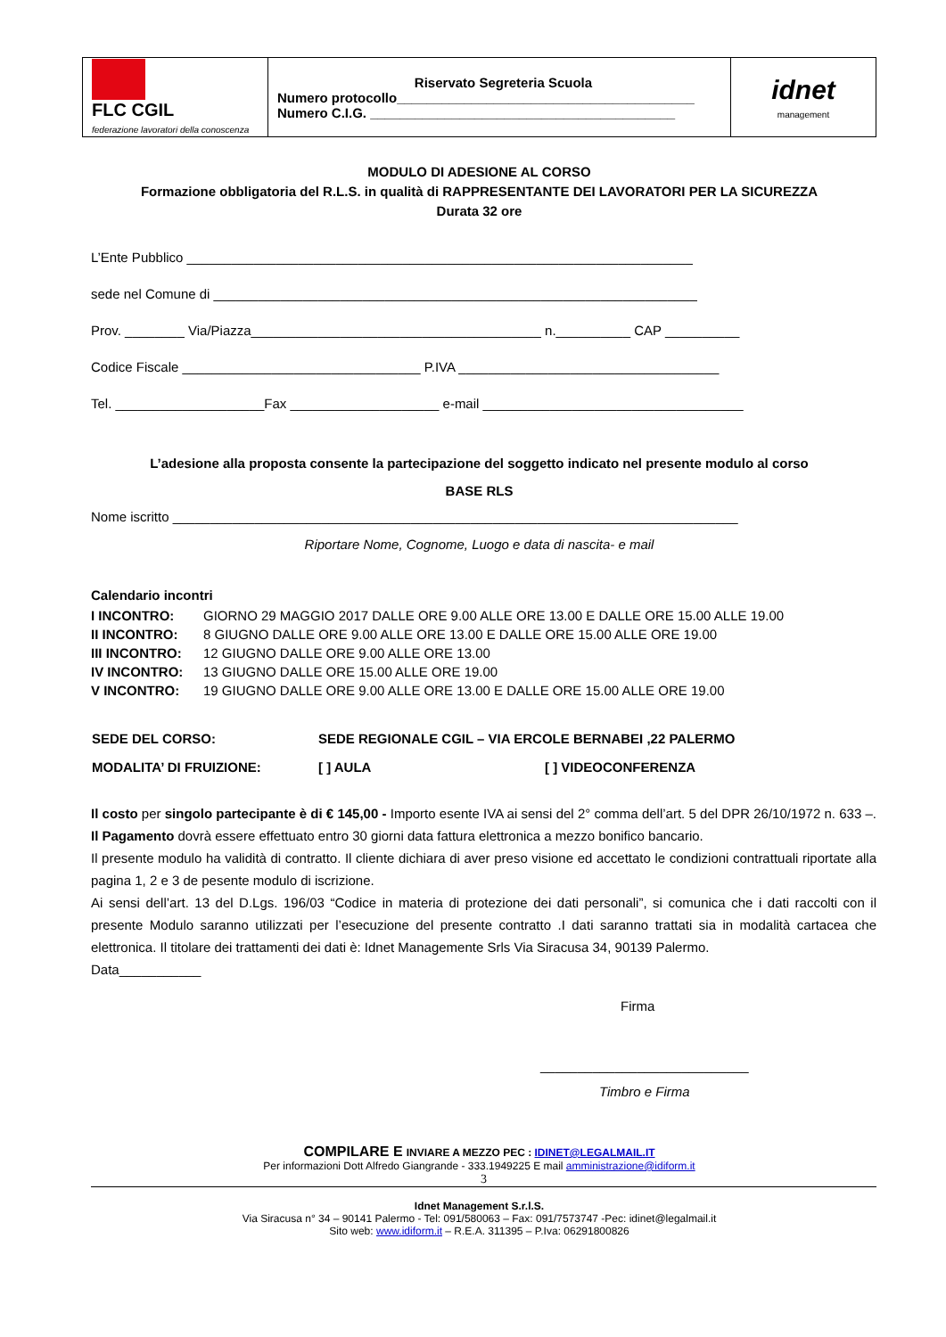| FLC CGIL federazione lavoratori della conoscenza | Riservato Segreteria Scuola Numero protocollo________________________________________ Numero C.I.G. _________________________________________ | idnet management |
MODULO DI ADESIONE AL CORSO
Formazione obbligatoria del R.L.S. in qualità di RAPPRESENTANTE DEI LAVORATORI PER LA SICUREZZA
Durata 32 ore
L’Ente Pubblico ____________________________________________________________________
sede nel Comune di _________________________________________________________________
Prov. ________ Via/Piazza_______________________________________ n.__________ CAP __________
Codice Fiscale ________________________________ P.IVA ___________________________________
Tel. ____________________Fax ____________________ e-mail ___________________________________
L’adesione alla proposta consente la partecipazione del soggetto indicato nel presente modulo al corso
BASE RLS
Nome iscritto ____________________________________________________________________________
Riportare Nome, Cognome, Luogo e data di nascita- e mail
Calendario incontri
| I INCONTRO: | GIORNO 29 MAGGIO 2017 DALLE ORE 9.00 ALLE ORE 13.00 E DALLE ORE 15.00 ALLE 19.00 |
| II INCONTRO: | 8 GIUGNO DALLE ORE 9.00 ALLE ORE 13.00 E DALLE ORE 15.00 ALLE ORE 19.00 |
| III INCONTRO: | 12 GIUGNO DALLE ORE 9.00 ALLE ORE 13.00 |
| IV INCONTRO: | 13 GIUGNO DALLE ORE 15.00 ALLE ORE 19.00 |
| V INCONTRO: | 19 GIUGNO DALLE ORE 9.00 ALLE ORE 13.00 E DALLE ORE 15.00 ALLE ORE 19.00 |
| SEDE DEL CORSO: | SEDE REGIONALE CGIL – VIA ERCOLE BERNABEI ,22 PALERMO | |
| MODALITA’ DI FRUIZIONE: | [ ] AULA | [ ] VIDEOCONFERENZA |
Il costo per singolo partecipante è di € 145,00 - Importo esente IVA ai sensi del 2° comma dell’art. 5 del DPR 26/10/1972 n. 633 –. Il Pagamento dovrà essere effettuato entro 30 giorni data fattura elettronica a mezzo bonifico bancario.
Il presente modulo ha validità di contratto. Il cliente dichiara di aver preso visione ed accettato le condizioni contrattuali riportate alla pagina 1, 2 e 3 de pesente modulo di iscrizione.
Ai sensi dell’art. 13 del D.Lgs. 196/03 “Codice in materia di protezione dei dati personali”, si comunica che i dati raccolti con il presente Modulo saranno utilizzati per l’esecuzione del presente contratto .I dati saranno trattati sia in modalità cartacea che elettronica. Il titolare dei trattamenti dei dati è: Idnet Managemente Srls Via Siracusa 34, 90139 Palermo.
Data___________
Firma
____________________________
Timbro e Firma
COMPILARE E INVIARE A MEZZO PEC : IDINET@LEGALMAIL.IT
Per informazioni Dott Alfredo Giangrande - 333.1949225 E mail amministrazione@idiform.it
3
Idnet Management S.r.l.S.
Via Siracusa n° 34 – 90141 Palermo - Tel: 091/580063 – Fax: 091/7573747 -Pec: idinet@legalmail.it
Sito web: www.idiform.it – R.E.A. 311395 – P.Iva: 06291800826